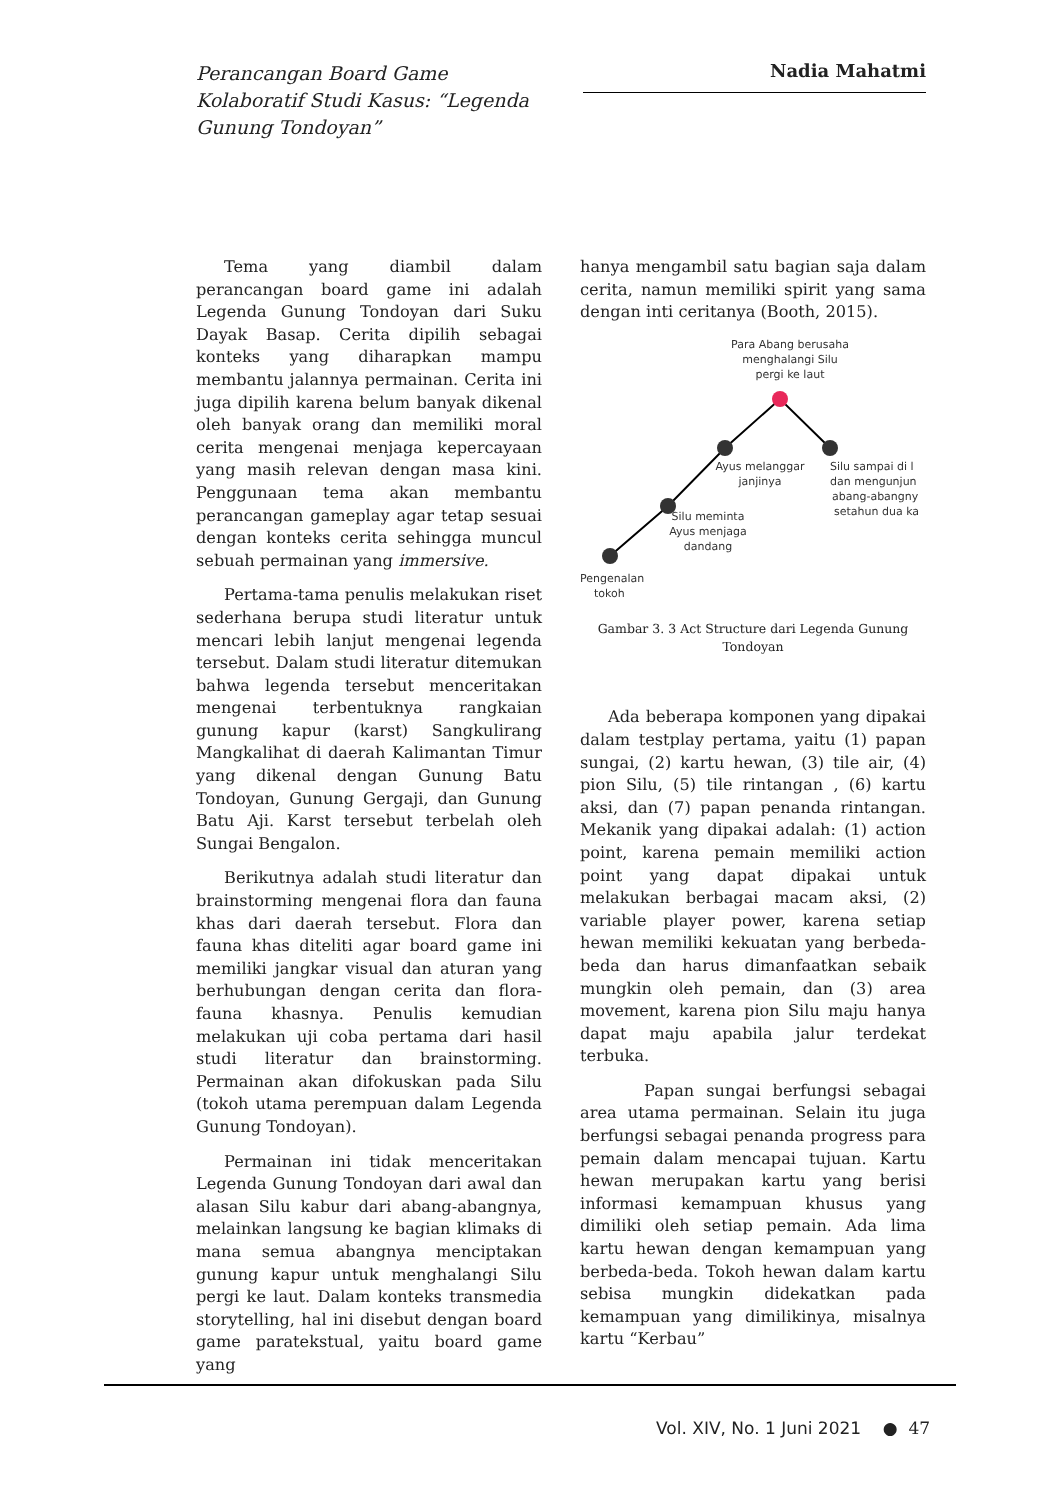Perancangan Board Game Kolaboratif Studi Kasus: “Legenda Gunung Ton­doyan”
Nadia Mahatmi
Tema yang diambil dalam perancangan board game ini adalah Legenda Gunung Tondoyan dari Suku Dayak Basap. Cerita dipilih sebagai konteks yang diharapkan mampu membantu jalannya permainan. Cerita ini juga dipilih karena belum banyak dikenal oleh banyak orang dan memiliki moral cerita mengenai menjaga kepercayaan yang masih relevan dengan masa kini. Penggunaan tema akan membantu perancangan gameplay agar tetap sesuai dengan konteks cerita sehingga muncul sebuah permainan yang immersive.
Pertama-tama penulis melakukan riset sederhana berupa studi literatur untuk mencari lebih lanjut mengenai legenda tersebut. Dalam studi literatur ditemukan bahwa legenda tersebut menceritakan mengenai terbentuknya rangkaian gunung kapur (karst) Sangkulirang Mangkalihat di daerah Kalimantan Timur yang dikenal dengan Gunung Batu Tondoyan, Gunung Gergaji, dan Gunung Batu Aji. Karst tersebut terbelah oleh Sungai Bengalon.
Berikutnya adalah studi literatur dan brainstorming mengenai flora dan fauna khas dari daerah tersebut. Flora dan fauna khas diteliti agar board game ini memiliki jangkar visual dan aturan yang berhubungan dengan cerita dan flora-fauna khasnya. Penulis kemudian melakukan uji coba pertama dari hasil studi literatur dan brainstorming. Permainan akan difokuskan pada Silu (tokoh utama perempuan dalam Legenda Gunung Tondoyan).
Permainan ini tidak menceritakan Legenda Gunung Tondoyan dari awal dan alasan Silu kabur dari abang-abangnya, melainkan langsung ke bagian klimaks di mana semua abangnya menciptakan gunung kapur untuk menghalangi Silu pergi ke laut. Dalam konteks transmedia storytelling, hal ini disebut dengan board game paratekstual, yaitu board game yang
hanya mengambil satu bagian saja dalam cerita, namun memiliki spirit yang sama dengan inti ceritanya (Booth, 2015).
Para Abang berusaha
menghalangi Silu
pergi ke laut
Ayus melanggar
janjinya
Silu sampai di l
dan mengunjun
abang-abangny
setahun dua ka
Silu meminta
Ayus menjaga
dandang
Pengenalan
tokoh
Gambar 3. 3 Act Structure dari Legenda Gunung Tondoyan
Ada beberapa komponen yang dipakai dalam testplay pertama, yaitu (1) papan sungai, (2) kartu hewan, (3) tile air, (4) pion Silu, (5) tile rintangan , (6) kartu aksi, dan (7) papan penanda rintangan. Mekanik yang dipakai adalah: (1) action point, karena pemain memiliki action point yang dapat dipakai untuk melakukan berbagai macam aksi, (2) variable player power, karena setiap hewan memiliki kekuatan yang berbeda-beda dan harus dimanfaatkan sebaik mungkin oleh pemain, dan (3) area movement, karena pion Silu maju hanya dapat maju apabila jalur terdekat terbuka.
Papan sungai berfungsi sebagai area utama permainan. Selain itu juga berfungsi sebagai penanda progress para pemain dalam mencapai tujuan. Kartu hewan merupakan kartu yang berisi informasi kemampuan khusus yang dimiliki oleh setiap pemain. Ada lima kartu hewan dengan kemampuan yang berbeda-beda. Tokoh hewan dalam kartu sebisa mungkin didekatkan pada kemampuan yang dimilikinya, misalnya kartu “Kerbau”
Vol. XIV, No. 1 Juni 2021 ● 47